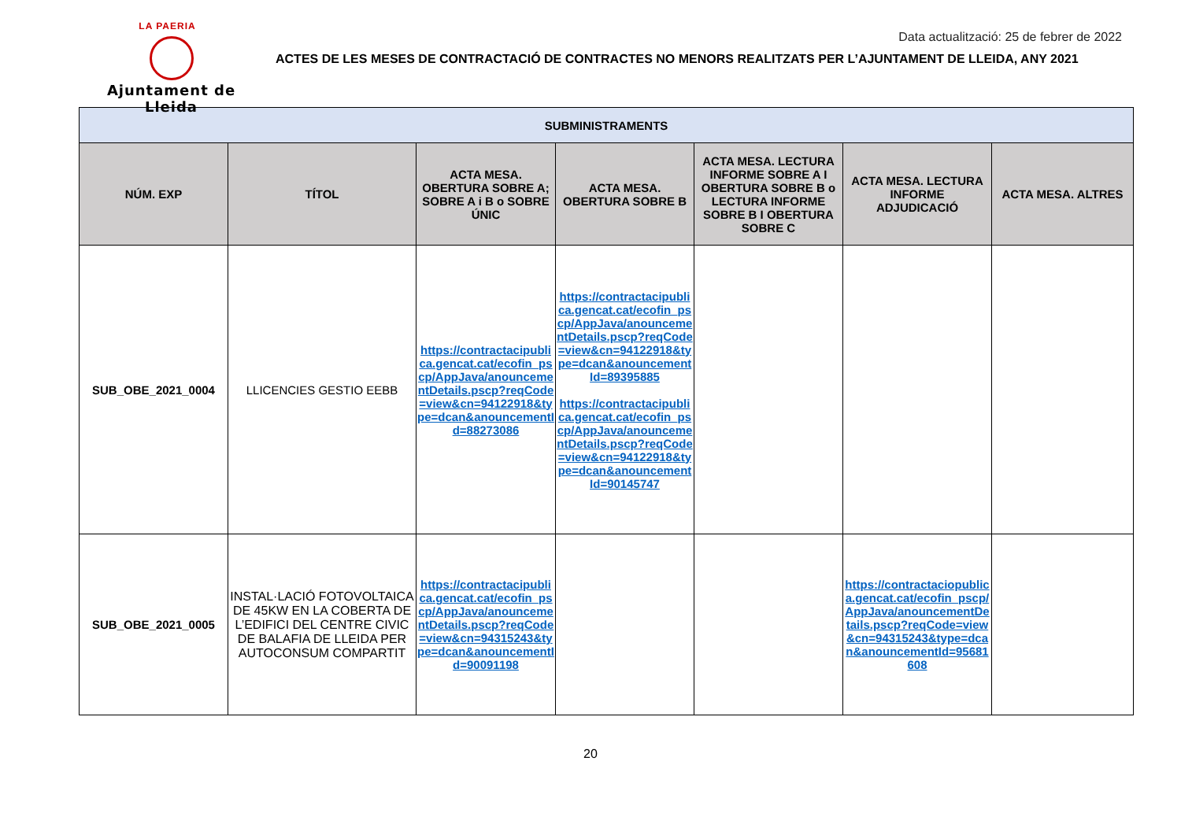LA PAERIA
Ajuntament de Lleida
Data actualització: 25 de febrer de 2022
ACTES DE LES MESES DE CONTRACTACIÓ DE CONTRACTES NO MENORS REALITZATS PER L’AJUNTAMENT DE LLEIDA, ANY 2021
| SUBMINISTRAMENTS | | | | | | |
| --- | --- | --- | --- | --- | --- | --- |
| NÚM. EXP | TÍTOL | ACTA MESA. OBERTURA SOBRE A; SOBRE A i B o SOBRE ÚNIC | ACTA MESA. OBERTURA SOBRE B | ACTA MESA. LECTURA INFORME SOBRE A I OBERTURA SOBRE B o LECTURA INFORME SOBRE B I OBERTURA SOBRE C | ACTA MESA. LECTURA INFORME ADJUDICACIÓ | ACTA MESA. ALTRES |
| SUB_OBE_2021_0004 | LLICENCIES GESTIO EEBB | https://contractacipublica.gencat.cat/ecofin_pscp/AppJava/anouncementDetails.pscp?reqCode=view&cn=94122918&type=dcan&anouncementId=88273086 | https://contractacipublica.gencat.cat/ecofin_pscp/AppJava/anouncementDetails.pscp?reqCode=view&cn=94122918&type=dcan&anouncementId=89395885 https://contractacipublica.gencat.cat/ecofin_pscp/AppJava/anouncementDetails.pscp?reqCode=view&cn=94122918&type=dcan&anouncementId=90145747 | | | |
| SUB_OBE_2021_0005 | INSTAL·LACIÓ FOTOVOLTAICA DE 45KW EN LA COBERTA DE L’EDIFICI DEL CENTRE CIVIC DE BALAFIA DE LLEIDA PER AUTOCONSUM COMPARTIT | https://contractacipublica.gencat.cat/ecofin_pscp/AppJava/anouncementDetails.pscp?reqCode=view&cn=94315243&type=dcan&anouncementId=90091198 | | | https://contractaciopublica.gencat.cat/ecofin_pscp/AppJava/anouncementDetails.pscp?reqCode=view&cn=94315243&type=dcan&anouncementId=95681608 | |
20